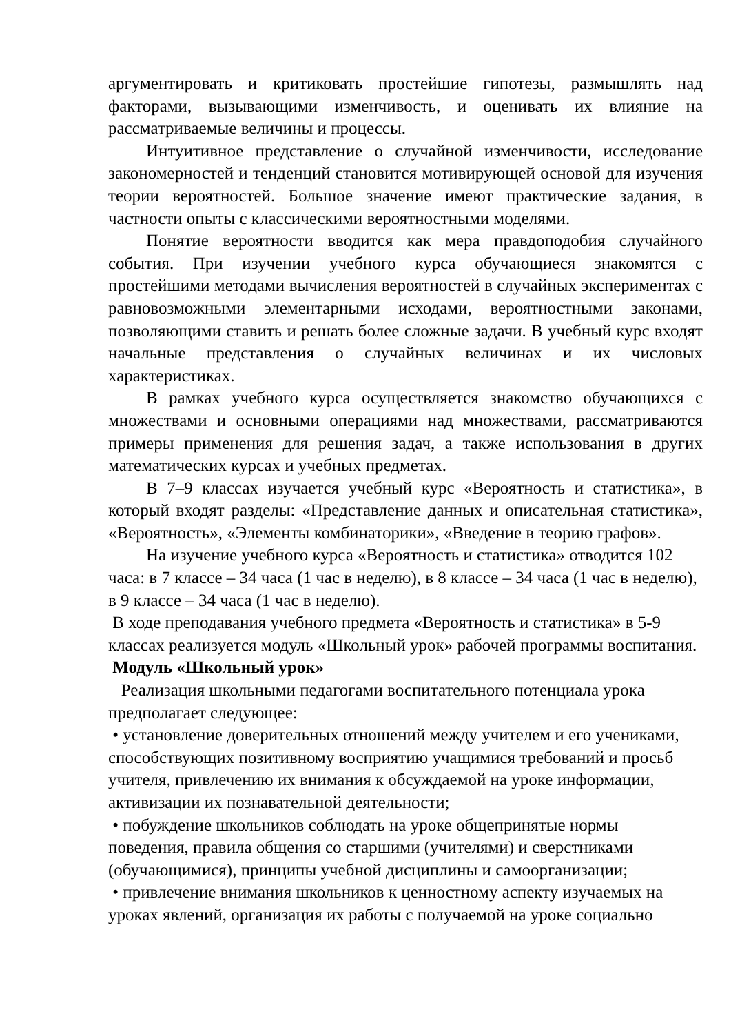аргументировать и критиковать простейшие гипотезы, размышлять над факторами, вызывающими изменчивость, и оценивать их влияние на рассматриваемые величины и процессы.
Интуитивное представление о случайной изменчивости, исследование закономерностей и тенденций становится мотивирующей основой для изучения теории вероятностей. Большое значение имеют практические задания, в частности опыты с классическими вероятностными моделями.
Понятие вероятности вводится как мера правдоподобия случайного события. При изучении учебного курса обучающиеся знакомятся с простейшими методами вычисления вероятностей в случайных экспериментах с равновозможными элементарными исходами, вероятностными законами, позволяющими ставить и решать более сложные задачи. В учебный курс входят начальные представления о случайных величинах и их числовых характеристиках.
В рамках учебного курса осуществляется знакомство обучающихся с множествами и основными операциями над множествами, рассматриваются примеры применения для решения задач, а также использования в других математических курсах и учебных предметах.
В 7–9 классах изучается учебный курс «Вероятность и статистика», в который входят разделы: «Представление данных и описательная статистика», «Вероятность», «Элементы комбинаторики», «Введение в теорию графов».
На изучение учебного курса «Вероятность и статистика» отводится 102 часа: в 7 классе – 34 часа (1 час в неделю), в 8 классе – 34 часа (1 час в неделю), в 9 классе – 34 часа (1 час в неделю).
В ходе преподавания учебного предмета «Вероятность и статистика» в 5-9 классах реализуется модуль «Школьный урок» рабочей программы воспитания.
Модуль «Школьный урок»
Реализация школьными педагогами воспитательного потенциала урока предполагает следующее:
• установление доверительных отношений между учителем и его учениками, способствующих позитивному восприятию учащимися требований и просьб учителя, привлечению их внимания к обсуждаемой на уроке информации, активизации их познавательной деятельности;
• побуждение школьников соблюдать на уроке общепринятые нормы поведения, правила общения со старшими (учителями) и сверстниками (обучающимися), принципы учебной дисциплины и самоорганизации;
• привлечение внимания школьников к ценностному аспекту изучаемых на уроках явлений, организация их работы с получаемой на уроке социально